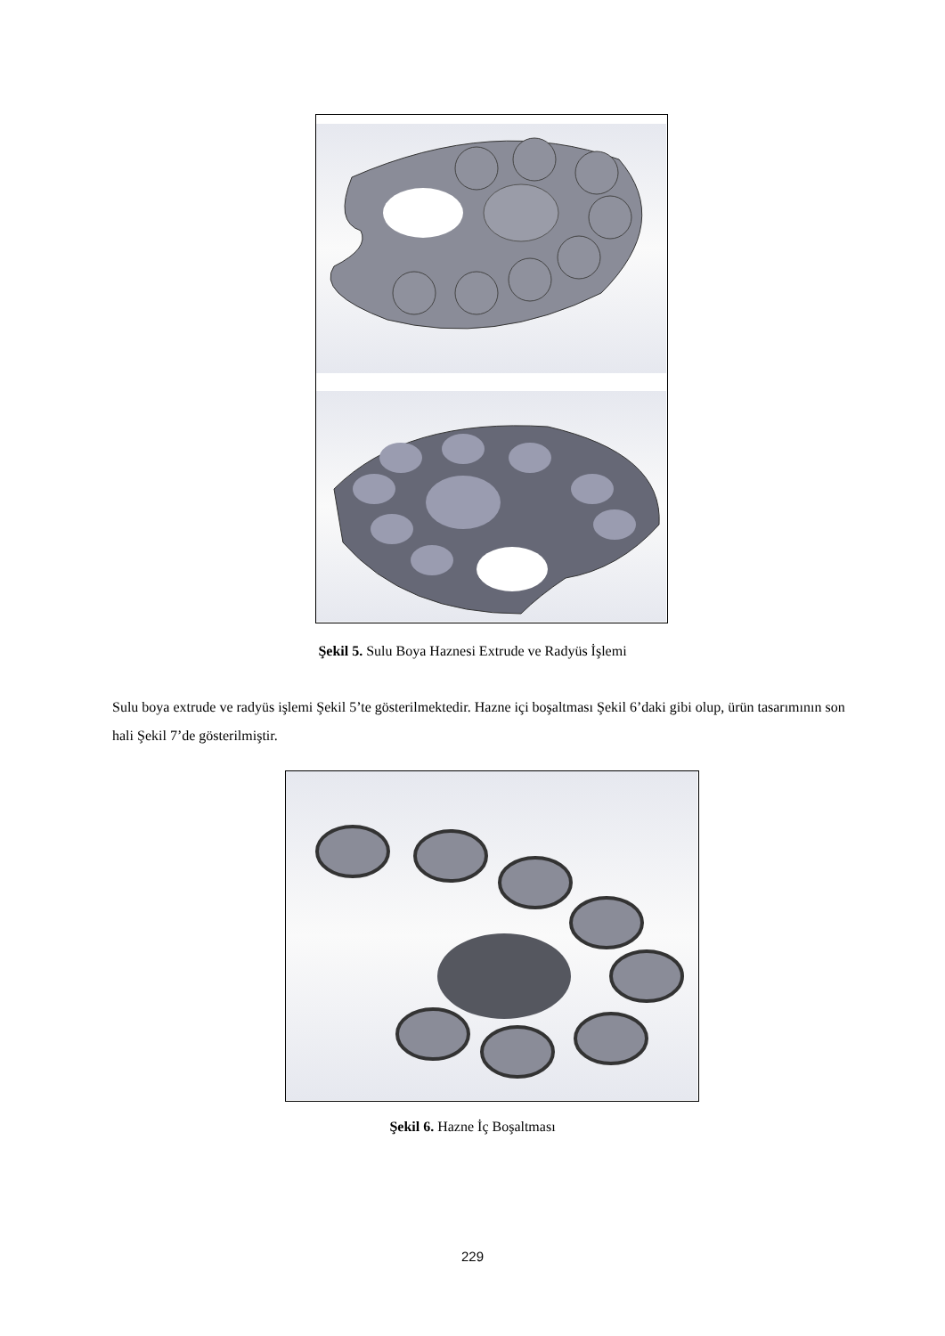Şekil 5. Sulu Boya Haznesi Extrude ve Radyüs İşlemi
Sulu boya extrude ve radyüs işlemi Şekil 5’te gösterilmektedir. Hazne içi boşaltması Şekil 6’daki gibi olup, ürün tasarımının son hali Şekil 7’de gösterilmiştir.
Şekil 6. Hazne İç Boşaltması
229